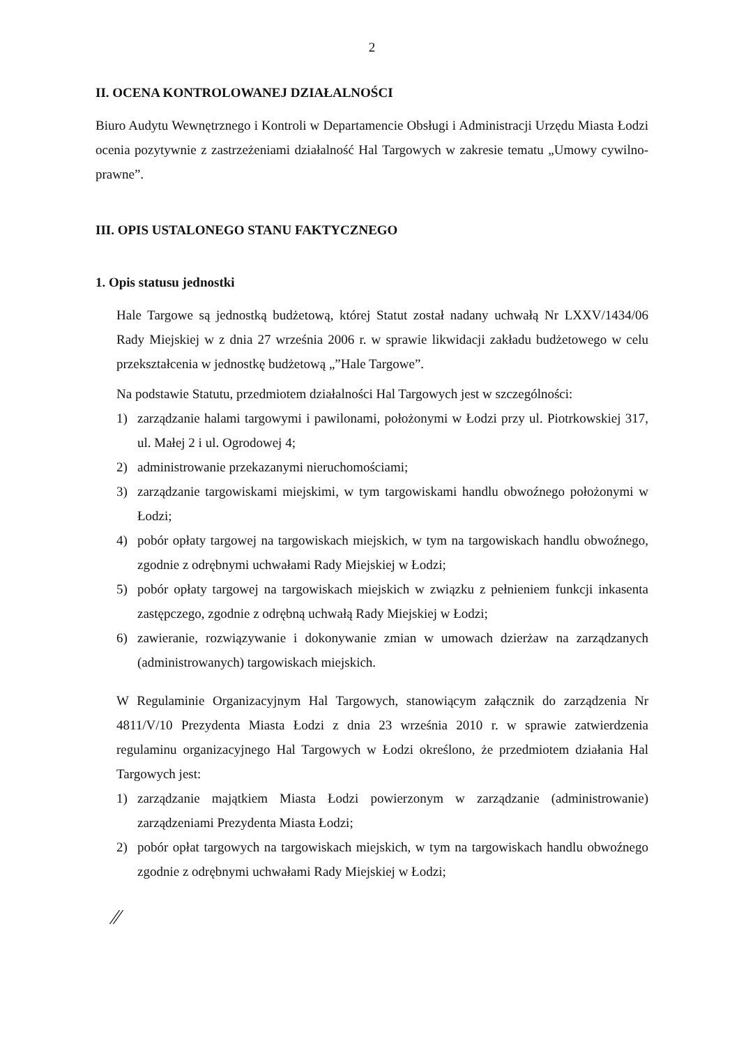2
II. OCENA KONTROLOWANEJ DZIAŁALNOŚCI
Biuro Audytu Wewnętrznego i Kontroli w Departamencie Obsługi i Administracji Urzędu Miasta Łodzi ocenia pozytywnie z zastrzeżeniami działalność Hal Targowych w zakresie tematu „Umowy cywilno-prawne”.
III. OPIS USTALONEGO STANU FAKTYCZNEGO
1. Opis statusu jednostki
Hale Targowe są jednostką budżetową, której Statut został nadany uchwałą Nr LXXV/1434/06 Rady Miejskiej w z dnia 27 września 2006 r. w sprawie likwidacji zakładu budżetowego w celu przekształcenia w jednostkę budżetową „”Hale Targowe”.
Na podstawie Statutu, przedmiotem działalności Hal Targowych jest w szczególności:
1) zarządzanie halami targowymi i pawilonami, położonymi w Łodzi przy ul. Piotrkowskiej 317, ul. Małej 2 i ul. Ogrodowej 4;
2) administrowanie przekazanymi nieruchomościami;
3) zarządzanie targowiskami miejskimi, w tym targowiskami handlu obwoźnego położonymi w Łodzi;
4) pobór opłaty targowej na targowiskach miejskich, w tym na targowiskach handlu obwoźnego, zgodnie z odrębnymi uchwałami Rady Miejskiej w Łodzi;
5) pobór opłaty targowej na targowiskach miejskich w związku z pełnieniem funkcji inkasenta zastępczego, zgodnie z odrębną uchwałą Rady Miejskiej w Łodzi;
6) zawieranie, rozwiązywanie i dokonywanie zmian w umowach dzierżaw na zarządzanych (administrowanych) targowiskach miejskich.
W Regulaminie Organizacyjnym Hal Targowych, stanowiącym załącznik do zarządzenia Nr 4811/V/10 Prezydenta Miasta Łodzi z dnia 23 września 2010 r. w sprawie zatwierdzenia regulaminu organizacyjnego Hal Targowych w Łodzi określono, że przedmiotem działania Hal Targowych jest:
1) zarządzanie majątkiem Miasta Łodzi powierzonym w zarządzanie (administrowanie) zarządzeniami Prezydenta Miasta Łodzi;
2) pobór opłat targowych na targowiskach miejskich, w tym na targowiskach handlu obwoźnego zgodnie z odrębnymi uchwałami Rady Miejskiej w Łodzi;
⁄⁄